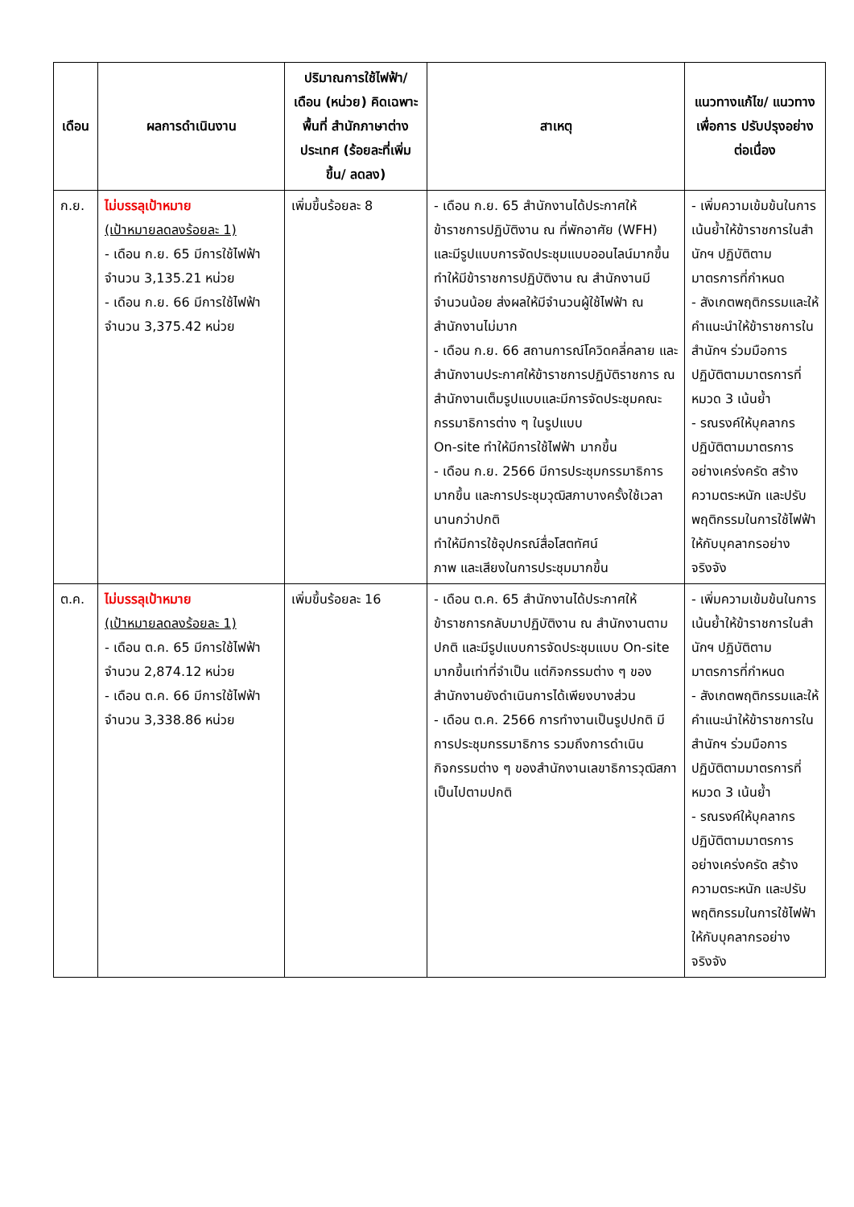| เดือน | ผลการดำเนินงาน | ปริมาณการใช้ไฟฟ้า/ เดือน (หน่วย) คิดเฉพาะพื้นที่ สำนักภาษาต่างประเทศ (ร้อยละที่เพิ่มขึ้น/ ลดลง) | สาเหตุ | แนวทางแก้ไข/ แนวทางเพื่อการ ปรับปรุงอย่าง ต่อเนื่อง |
| --- | --- | --- | --- | --- |
| ก.ย. | ไม่บรรลุเป้าหมาย (เป้าหมายลดลงร้อยละ 1) - เดือน ก.ย. 65 มีการใช้ไฟฟ้า จำนวน 3,135.21 หน่วย - เดือน ก.ย. 66 มีการใช้ไฟฟ้า จำนวน 3,375.42 หน่วย | เพิ่มขึ้นร้อยละ 8 | - เดือน ก.ย. 65 สำนักงานได้ประกาศให้ข้าราชการปฏิบัติงาน ณ ที่พักอาศัย (WFH) และมีรูปแบบการจัดประชุมแบบออนไลน์มากขึ้น ทำให้มีข้าราชการปฏิบัติงาน ณ สำนักงานมีจำนวนน้อย ส่งผลให้มีจำนวนผู้ใช้ไฟฟ้า ณ สำนักงานไม่มาก - เดือน ก.ย. 66 สถานการณ์โควิดคลี่คลาย และสำนักงานประกาศให้ข้าราชการปฏิบัติราชการ ณ สำนักงานเต็มรูปแบบและมีการจัดประชุมคณะกรรมาธิการต่าง ๆ ในรูปแบบ On-site ทำให้มีการใช้ไฟฟ้า มากขึ้น - เดือน ก.ย. 2566 มีการประชุมกรรมาธิการมากขึ้น และการประชุมวุฒิสภาบางครั้งใช้เวลานานกว่าปกติ ทำให้มีการใช้อุปกรณ์สื่อโสตทัศน์ ภาพ และเสียงในการประชุมมากขึ้น | - เพิ่มความเข้มข้นในการเน้นย้ำให้ข้าราชการในสำนักฯ ปฏิบัติตามมาตรการที่กำหนด - สังเกตพฤติกรรมและให้คำแนะนำให้ข้าราชการในสำนักฯ ร่วมมือการปฏิบัติตามมาตรการที่หมวด 3 เน้นย้ำ - รณรงค์ให้บุคลากรปฏิบัติตามมาตรการอย่างเคร่งครัด สร้างความตระหนัก และปรับพฤติกรรมในการใช้ไฟฟ้าให้กับบุคลากรอย่างจริงจัง |
| ต.ค. | ไม่บรรลุเป้าหมาย (เป้าหมายลดลงร้อยละ 1) - เดือน ต.ค. 65 มีการใช้ไฟฟ้า จำนวน 2,874.12 หน่วย - เดือน ต.ค. 66 มีการใช้ไฟฟ้า จำนวน 3,338.86 หน่วย | เพิ่มขึ้นร้อยละ 16 | - เดือน ต.ค. 65 สำนักงานได้ประกาศให้ข้าราชการกลับมาปฏิบัติงาน ณ สำนักงานตามปกติ และมีรูปแบบการจัดประชุมแบบ On-site มากขึ้นเท่าที่จำเป็น แต่กิจกรรมต่าง ๆ ของสำนักงานยังดำเนินการได้เพียงบางส่วน - เดือน ต.ค. 2566 การทำงานเป็นรูปปกติ มีการประชุมกรรมาธิการ รวมถึงการดำเนินกิจกรรมต่าง ๆ ของสำนักงานเลขาธิการวุฒิสภาเป็นไปตามปกติ | - เพิ่มความเข้มข้นในการเน้นย้ำให้ข้าราชการในสำนักฯ ปฏิบัติตามมาตรการที่กำหนด - สังเกตพฤติกรรมและให้คำแนะนำให้ข้าราชการในสำนักฯ ร่วมมือการปฏิบัติตามมาตรการที่หมวด 3 เน้นย้ำ - รณรงค์ให้บุคลากรปฏิบัติตามมาตรการอย่างเคร่งครัด สร้างความตระหนัก และปรับพฤติกรรมในการใช้ไฟฟ้าให้กับบุคลากรอย่างจริงจัง |